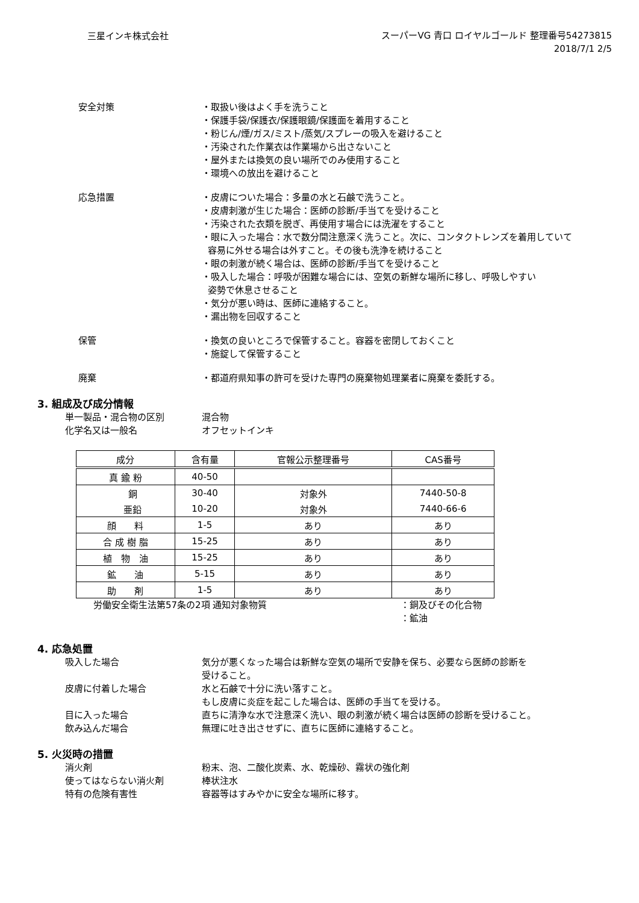三星インキ株式会社
スーパーVG 青口 ロイヤルゴールド 整理番号54273815
2018/7/1 2/5
安全対策 ・取扱い後はよく手を洗うこと
・保護手袋/保護衣/保護眼鏡/保護面を着用すること
・粉じん/煙/ガス/ミスト/蒸気/スプレーの吸入を避けること
・汚染された作業衣は作業場から出さないこと
・屋外または換気の良い場所でのみ使用すること
・環境への放出を避けること
応急措置 ・皮膚についた場合：多量の水と石鹸で洗うこと。
・皮膚刺激が生じた場合：医師の診断/手当てを受けること
・汚染された衣類を脱ぎ、再使用す場合には洗濯をすること
・眼に入った場合：水で数分間注意深く洗うこと。次に、コンタクトレンズを着用していて
容易に外せる場合は外すこと。その後も洗浄を続けること
・眼の刺激が続く場合は、医師の診断/手当てを受けること
・吸入した場合：呼吸が困難な場合には、空気の新鮮な場所に移し、呼吸しやすい
姿勢で休息させること
・気分が悪い時は、医師に連絡すること。
・漏出物を回収すること
保管 ・換気の良いところで保管すること。容器を密閉しておくこと
・施錠して保管すること
廃棄 ・都道府県知事の許可を受けた専門の廃棄物処理業者に廃棄を委託する。
3. 組成及び成分情報
単一製品・混合物の区別 混合物
化学名又は一般名 オフセットインキ
| 成分 | 含有量 | 官報公示整理番号 | CAS番号 |
| --- | --- | --- | --- |
| 真 鍮 粉 | 40-50 | | |
| 銅 | 30-40 | 対象外 | 7440-50-8 |
| 亜鉛 | 10-20 | 対象外 | 7440-66-6 |
| 顔 料 | 1-5 | あり | あり |
| 合 成 樹 脂 | 15-25 | あり | あり |
| 植 物 油 | 15-25 | あり | あり |
| 鉱 油 | 5-15 | あり | あり |
| 助 剤 | 1-5 | あり | あり |
労働安全衛生法第57条の2項 通知対象物質 ：銅及びその化合物
：鉱油
4. 応急処置
吸入した場合 気分が悪くなった場合は新鮮な空気の場所で安静を保ち、必要なら医師の診断を
受けること。
皮膚に付着した場合 水と石鹸で十分に洗い落すこと。
もし皮膚に炎症を起こした場合は、医師の手当てを受ける。
目に入った場合 直ちに清浄な水で注意深く洗い、眼の刺激が続く場合は医師の診断を受けること。
飲み込んだ場合 無理に吐き出させずに、直ちに医師に連絡すること。
5. 火災時の措置
消火剤 粉末、泡、二酸化炭素、水、乾燥砂、霧状の強化剤
使ってはならない消火剤 棒状注水
特有の危険有害性 容器等はすみやかに安全な場所に移す。